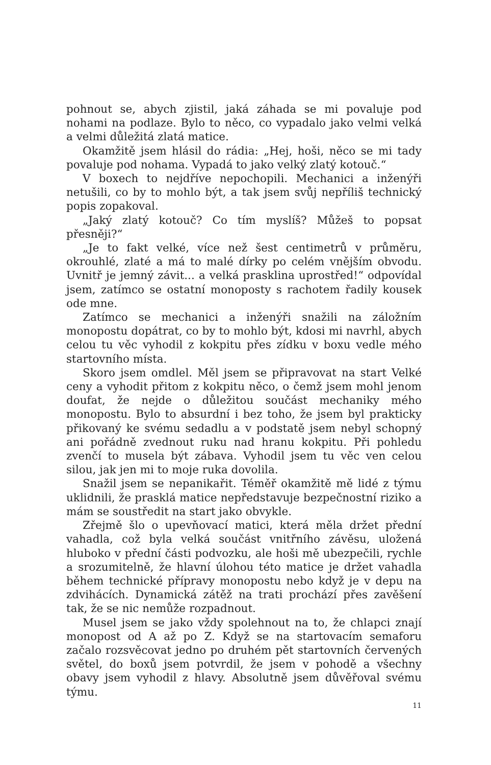pohnout se, abych zjistil, jaká záhada se mi povaluje pod nohami na podlaze. Bylo to něco, co vypadalo jako velmi velká a velmi důležitá zlatá matice.
Okamžitě jsem hlásil do rádia: „Hej, hoši, něco se mi tady povaluje pod nohama. Vypadá to jako velký zlatý kotouč.“
V boxech to nejdříve nepochopili. Mechanici a inženýři netušili, co by to mohlo být, a tak jsem svůj nepříliš technický popis zopakoval.
„Jaký zlatý kotouč? Co tím myslíš? Můžeš to popsat přesněji?“
„Je to fakt velké, více než šest centimetrů v průměru, okrouhlé, zlaté a má to malé dírky po celém vnějším obvodu. Uvnitř je jemný závit... a velká prasklina uprostřed!“ odpovídal jsem, zatímco se ostatní monoposty s rachotem řadily kousek ode mne.
Zatímco se mechanici a inženýři snažili na záložním monopostu dopátrat, co by to mohlo být, kdosi mi navrhl, abych celou tu věc vyhodil z kokpitu přes zídku v boxu vedle mého startovního místa.
Skoro jsem omdlel. Měl jsem se připravovat na start Velké ceny a vyhodit přitom z kokpitu něco, o čemž jsem mohl jenom doufat, že nejde o důležitou součást mechaniky mého monopostu. Bylo to absurdní i bez toho, že jsem byl prakticky přikovaný ke svému sedadlu a v podstatě jsem nebyl schopný ani pořádně zvednout ruku nad hranu kokpitu. Při pohledu zvenčí to musela být zábava. Vyhodil jsem tu věc ven celou silou, jak jen mi to moje ruka dovolila.
Snažil jsem se nepanikařit. Téměř okamžitě mě lidé z týmu uklidnili, že prasklá matice nepředstavuje bezpečnostní riziko a mám se soustředit na start jako obvykle.
Zřejmě šlo o upevňovací matici, která měla držet přední vahadla, což byla velká součást vnitřního závěsu, uložená hluboko v přední části podvozku, ale hoši mě ubezpečili, rychle a srozumitelně, že hlavní úlohou této matice je držet vahadla během technické přípravy monopostu nebo když je v depu na zdvihácích. Dynamická zátěž na trati prochází přes zavěšení tak, že se nic nemůže rozpadnout.
Musel jsem se jako vždy spolehnout na to, že chlapci znají monopost od A až po Z. Když se na startovacím semaforu začalo rozsvěcovat jedno po druhém pět startovních červených světel, do boxů jsem potvrdil, že jsem v pohodě a všechny obavy jsem vyhodil z hlavy. Absolutně jsem důvěřoval svému týmu.
11